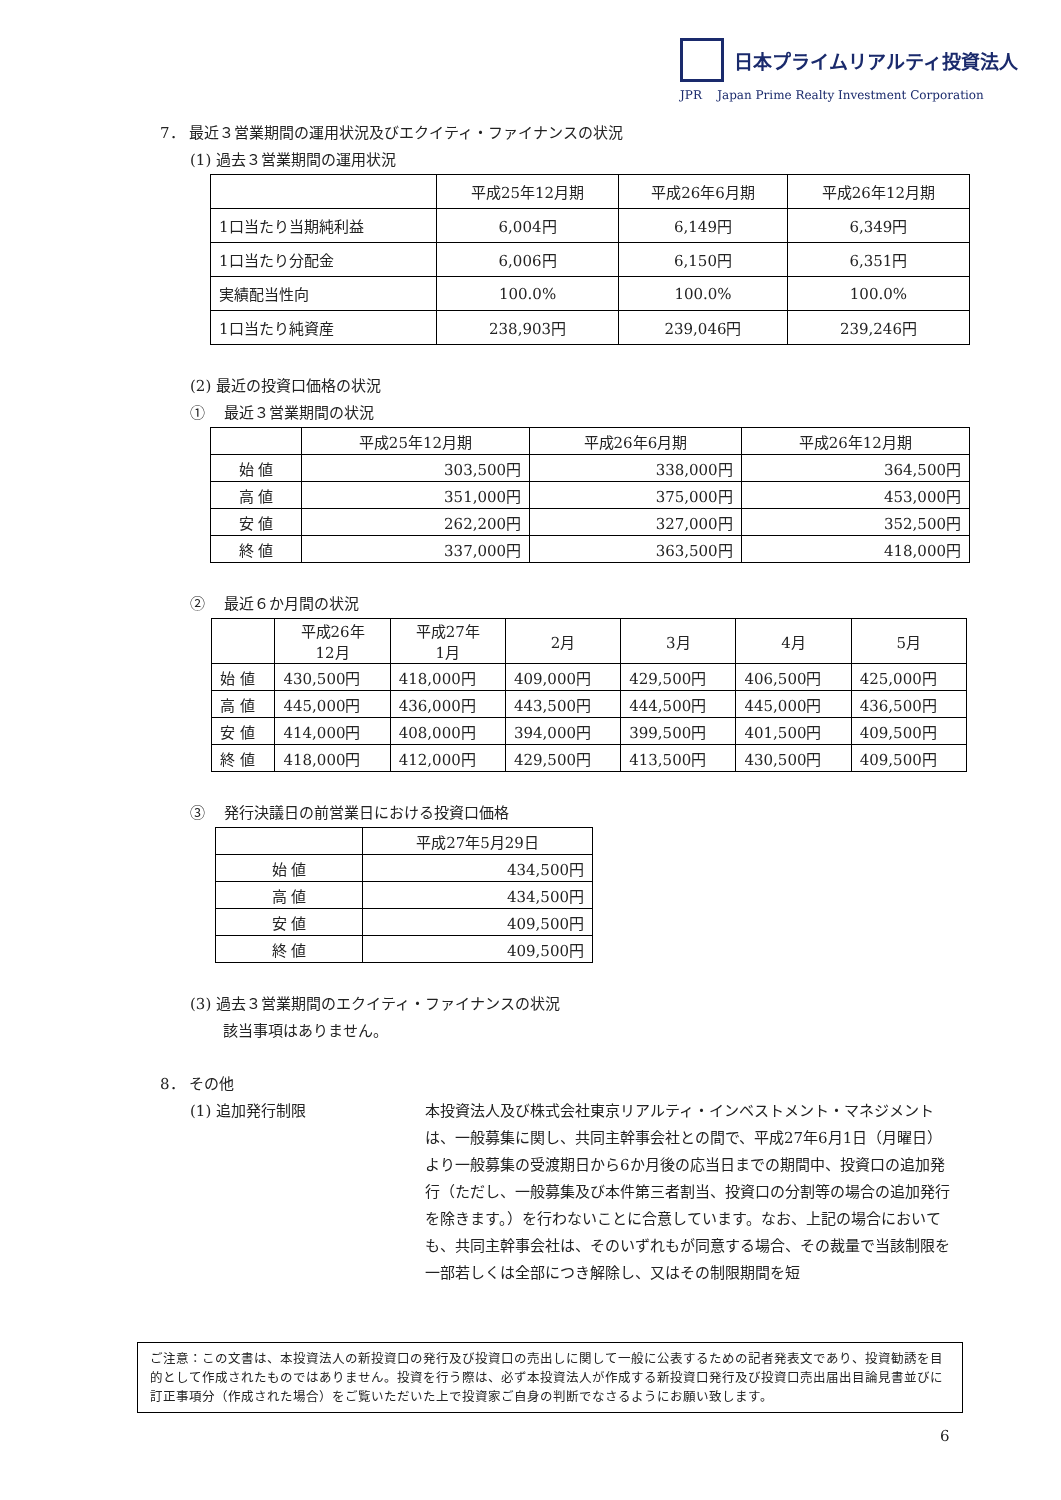日本プライムリアルティ投資法人
JPR Japan Prime Realty Investment Corporation
7． 最近３営業期間の運用状況及びエクイティ・ファイナンスの状況
(1) 過去３営業期間の運用状況
| | 平成25年12月期 | 平成26年6月期 | 平成26年12月期 |
| --- | --- | --- | --- |
| 1口当たり当期純利益 | 6,004円 | 6,149円 | 6,349円 |
| 1口当たり分配金 | 6,006円 | 6,150円 | 6,351円 |
| 実績配当性向 | 100.0% | 100.0% | 100.0% |
| 1口当たり純資産 | 238,903円 | 239,046円 | 239,246円 |
(2) 最近の投資口価格の状況
① 最近３営業期間の状況
| | 平成25年12月期 | 平成26年6月期 | 平成26年12月期 |
| --- | --- | --- | --- |
| 始 値 | 303,500円 | 338,000円 | 364,500円 |
| 高 値 | 351,000円 | 375,000円 | 453,000円 |
| 安 値 | 262,200円 | 327,000円 | 352,500円 |
| 終 値 | 337,000円 | 363,500円 | 418,000円 |
② 最近６か月間の状況
| | 平成26年 12月 | 平成27年 1月 | 2月 | 3月 | 4月 | 5月 |
| --- | --- | --- | --- | --- | --- | --- |
| 始 値 | 430,500円 | 418,000円 | 409,000円 | 429,500円 | 406,500円 | 425,000円 |
| 高 値 | 445,000円 | 436,000円 | 443,500円 | 444,500円 | 445,000円 | 436,500円 |
| 安 値 | 414,000円 | 408,000円 | 394,000円 | 399,500円 | 401,500円 | 409,500円 |
| 終 値 | 418,000円 | 412,000円 | 429,500円 | 413,500円 | 430,500円 | 409,500円 |
③ 発行決議日の前営業日における投資口価格
| | 平成27年5月29日 |
| --- | --- |
| 始 値 | 434,500円 |
| 高 値 | 434,500円 |
| 安 値 | 409,500円 |
| 終 値 | 409,500円 |
(3) 過去３営業期間のエクイティ・ファイナンスの状況
該当事項はありません。
8． その他
(1) 追加発行制限 本投資法人及び株式会社東京リアルティ・インベストメント・マネジメントは、一般募集に関し、共同主幹事会社との間で、平成27年6月1日（月曜日）より一般募集の受渡期日から6か月後の応当日までの期間中、投資口の追加発行（ただし、一般募集及び本件第三者割当、投資口の分割等の場合の追加発行を除きます。）を行わないことに合意しています。なお、上記の場合においても、共同主幹事会社は、そのいずれもが同意する場合、その裁量で当該制限を一部若しくは全部につき解除し、又はその制限期間を短
ご注意：この文書は、本投資法人の新投資口の発行及び投資口の売出しに関して一般に公表するための記者発表文であり、投資勧誘を目的として作成されたものではありません。投資を行う際は、必ず本投資法人が作成する新投資口発行及び投資口売出届出目論見書並びに訂正事項分（作成された場合）をご覧いただいた上で投資家ご自身の判断でなさるようにお願い致します。
6